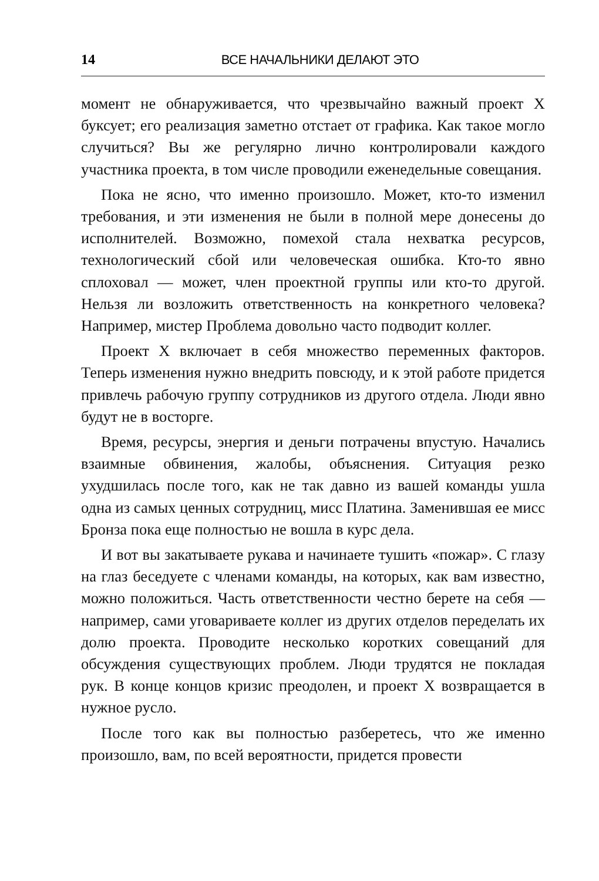14 ВСЕ НАЧАЛЬНИКИ ДЕЛАЮТ ЭТО
момент не обнаруживается, что чрезвычайно важный проект X буксует; его реализация заметно отстает от графика. Как такое могло случиться? Вы же регулярно лично контролировали каждого участника проекта, в том числе проводили еженедельные совещания.
Пока не ясно, что именно произошло. Может, кто-то изменил требования, и эти изменения не были в полной мере донесены до исполнителей. Возможно, помехой стала нехватка ресурсов, технологический сбой или человеческая ошибка. Кто-то явно сплоховал — может, член проектной группы или кто-то другой. Нельзя ли возложить ответственность на конкретного человека? Например, мистер Проблема довольно часто подводит коллег.
Проект X включает в себя множество переменных факторов. Теперь изменения нужно внедрить повсюду, и к этой работе придется привлечь рабочую группу сотрудников из другого отдела. Люди явно будут не в восторге.
Время, ресурсы, энергия и деньги потрачены впустую. Начались взаимные обвинения, жалобы, объяснения. Ситуация резко ухудшилась после того, как не так давно из вашей команды ушла одна из самых ценных сотрудниц, мисс Платина. Заменившая ее мисс Бронза пока еще полностью не вошла в курс дела.
И вот вы закатываете рукава и начинаете тушить «пожар». С глазу на глаз беседуете с членами команды, на которых, как вам известно, можно положиться. Часть ответственности честно берете на себя — например, сами уговариваете коллег из других отделов переделать их долю проекта. Проводите несколько коротких совещаний для обсуждения существующих проблем. Люди трудятся не покладая рук. В конце концов кризис преодолен, и проект X возвращается в нужное русло.
После того как вы полностью разберетесь, что же именно произошло, вам, по всей вероятности, придется провести